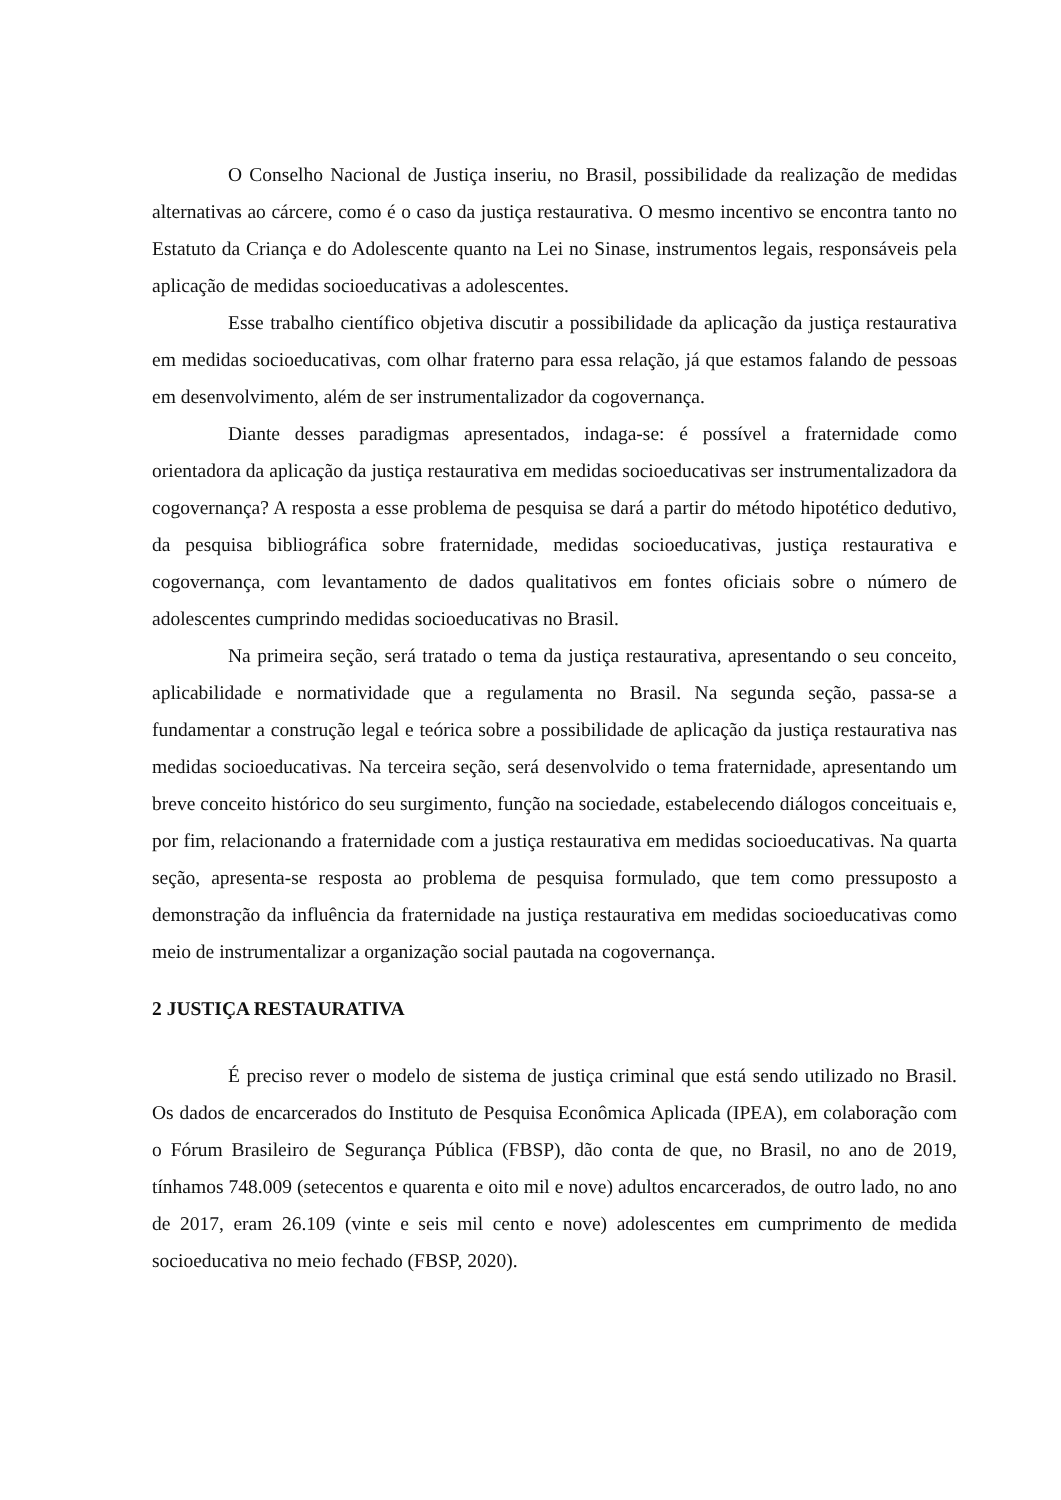O Conselho Nacional de Justiça inseriu, no Brasil, possibilidade da realização de medidas alternativas ao cárcere, como é o caso da justiça restaurativa. O mesmo incentivo se encontra tanto no Estatuto da Criança e do Adolescente quanto na Lei no Sinase, instrumentos legais, responsáveis pela aplicação de medidas socioeducativas a adolescentes.
Esse trabalho científico objetiva discutir a possibilidade da aplicação da justiça restaurativa em medidas socioeducativas, com olhar fraterno para essa relação, já que estamos falando de pessoas em desenvolvimento, além de ser instrumentalizador da cogovernança.
Diante desses paradigmas apresentados, indaga-se: é possível a fraternidade como orientadora da aplicação da justiça restaurativa em medidas socioeducativas ser instrumentalizadora da cogovernança? A resposta a esse problema de pesquisa se dará a partir do método hipotético dedutivo, da pesquisa bibliográfica sobre fraternidade, medidas socioeducativas, justiça restaurativa e cogovernança, com levantamento de dados qualitativos em fontes oficiais sobre o número de adolescentes cumprindo medidas socioeducativas no Brasil.
Na primeira seção, será tratado o tema da justiça restaurativa, apresentando o seu conceito, aplicabilidade e normatividade que a regulamenta no Brasil. Na segunda seção, passa-se a fundamentar a construção legal e teórica sobre a possibilidade de aplicação da justiça restaurativa nas medidas socioeducativas. Na terceira seção, será desenvolvido o tema fraternidade, apresentando um breve conceito histórico do seu surgimento, função na sociedade, estabelecendo diálogos conceituais e, por fim, relacionando a fraternidade com a justiça restaurativa em medidas socioeducativas. Na quarta seção, apresenta-se resposta ao problema de pesquisa formulado, que tem como pressuposto a demonstração da influência da fraternidade na justiça restaurativa em medidas socioeducativas como meio de instrumentalizar a organização social pautada na cogovernança.
2 JUSTIÇA RESTAURATIVA
É preciso rever o modelo de sistema de justiça criminal que está sendo utilizado no Brasil. Os dados de encarcerados do Instituto de Pesquisa Econômica Aplicada (IPEA), em colaboração com o Fórum Brasileiro de Segurança Pública (FBSP), dão conta de que, no Brasil, no ano de 2019, tínhamos 748.009 (setecentos e quarenta e oito mil e nove) adultos encarcerados, de outro lado, no ano de 2017, eram 26.109 (vinte e seis mil cento e nove) adolescentes em cumprimento de medida socioeducativa no meio fechado (FBSP, 2020).